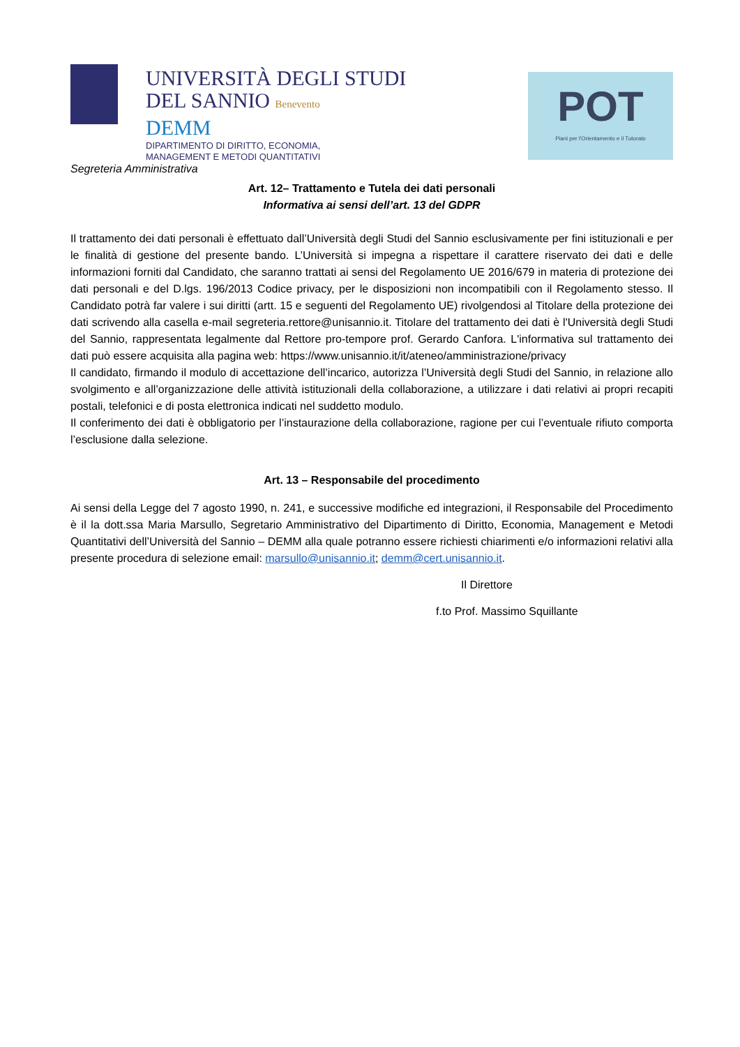UNIVERSITÀ DEGLI STUDI
DEL SANNIO Benevento
DEMM
DIPARTIMENTO DI DIRITTO, ECONOMIA,
MANAGEMENT E METODI QUANTITATIVI
POT
Piani per l'Orientamento e il Tutorato
Segreteria Amministrativa
Art. 12– Trattamento e Tutela dei dati personali
Informativa ai sensi dell’art. 13 del GDPR
Il trattamento dei dati personali è effettuato dall’Università degli Studi del Sannio esclusivamente per fini istituzionali e per le finalità di gestione del presente bando. L’Università si impegna a rispettare il carattere riservato dei dati e delle informazioni forniti dal Candidato, che saranno trattati ai sensi del Regolamento UE 2016/679 in materia di protezione dei dati personali e del D.lgs. 196/2013 Codice privacy, per le disposizioni non incompatibili con il Regolamento stesso. Il Candidato potrà far valere i sui diritti (artt. 15 e seguenti del Regolamento UE) rivolgendosi al Titolare della protezione dei dati scrivendo alla casella e-mail segreteria.rettore@unisannio.it. Titolare del trattamento dei dati è l'Università degli Studi del Sannio, rappresentata legalmente dal Rettore pro-tempore prof. Gerardo Canfora. L'informativa sul trattamento dei dati può essere acquisita alla pagina web: https://www.unisannio.it/it/ateneo/amministrazione/privacy
Il candidato, firmando il modulo di accettazione dell’incarico, autorizza l’Università degli Studi del Sannio, in relazione allo svolgimento e all’organizzazione delle attività istituzionali della collaborazione, a utilizzare i dati relativi ai propri recapiti postali, telefonici e di posta elettronica indicati nel suddetto modulo.
Il conferimento dei dati è obbligatorio per l’instaurazione della collaborazione, ragione per cui l’eventuale rifiuto comporta l’esclusione dalla selezione.
Art. 13 – Responsabile del procedimento
Ai sensi della Legge del 7 agosto 1990, n. 241, e successive modifiche ed integrazioni, il Responsabile del Procedimento è il la dott.ssa Maria Marsullo, Segretario Amministrativo del Dipartimento di Diritto, Economia, Management e Metodi Quantitativi dell’Università del Sannio – DEMM alla quale potranno essere richiesti chiarimenti e/o informazioni relativi alla presente procedura di selezione email: marsullo@unisannio.it; demm@cert.unisannio.it.
Il Direttore
f.to Prof. Massimo Squillante